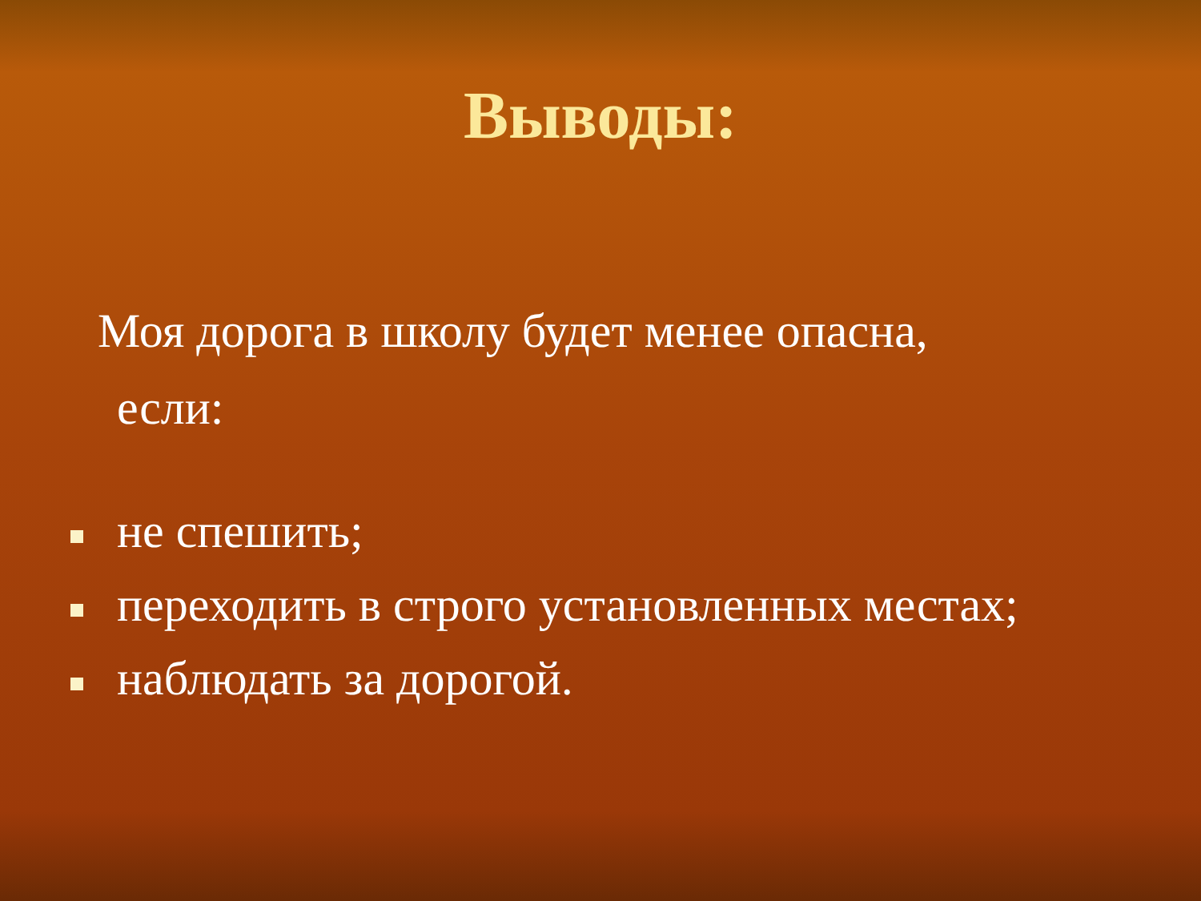Выводы:
Моя дорога в школу будет менее опасна,
если:
не спешить;
переходить в строго установленных местах;
наблюдать за дорогой.